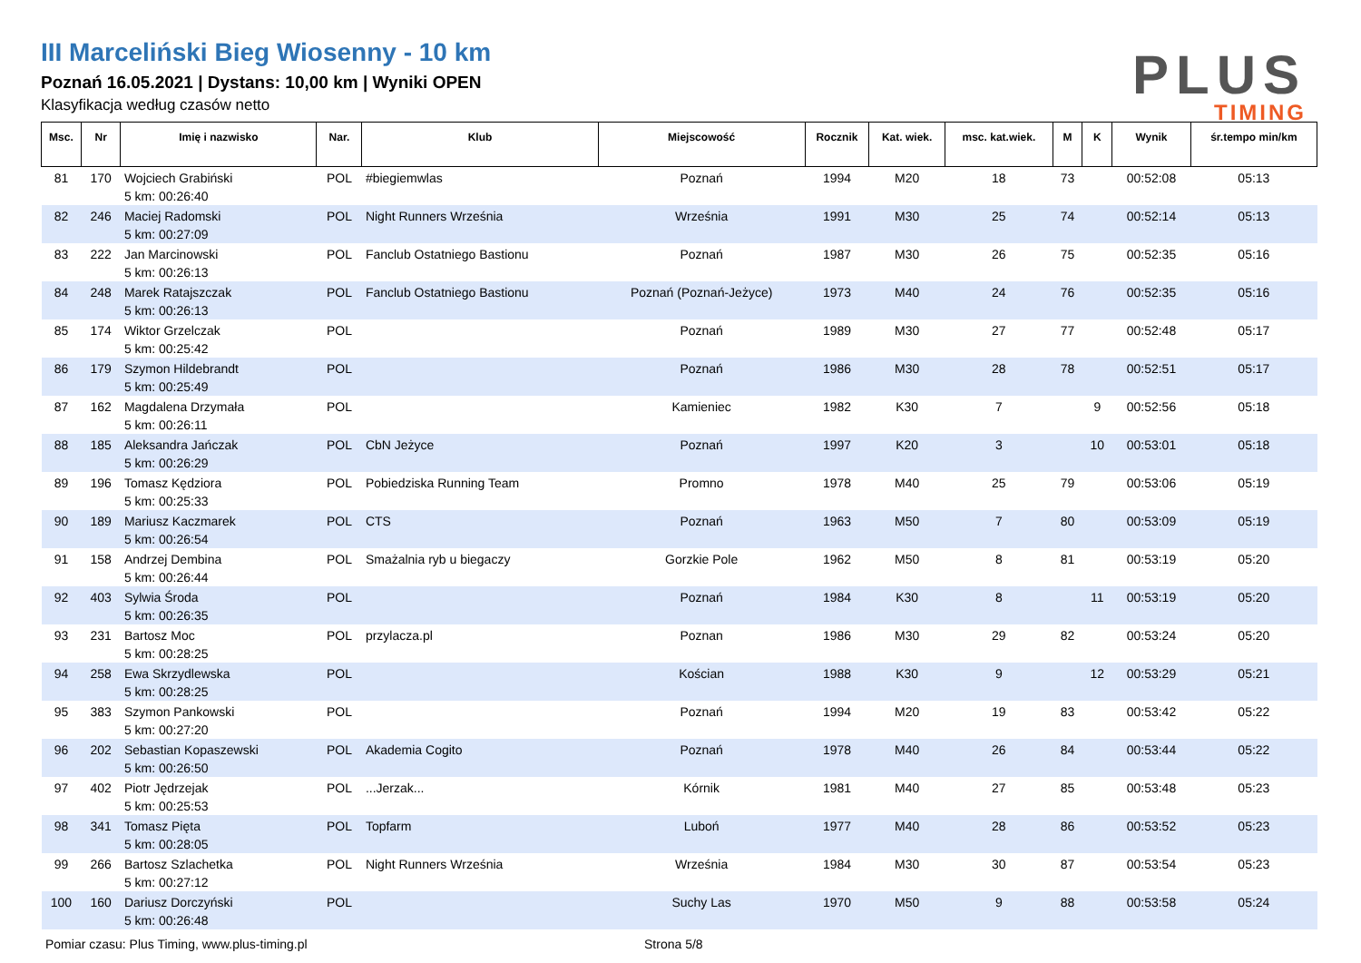III Marceliński Bieg Wiosenny - 10 km
Poznań 16.05.2021 | Dystans: 10,00 km | Wyniki OPEN
Klasyfikacja według czasów netto
PLUS
TIMING
| Msc. | Nr | Imię i nazwisko | Nar. | Klub | Miejscowość | Rocznik | Kat. wiek. | msc. kat.wiek. | M | K | Wynik | śr.tempo min/km |
| --- | --- | --- | --- | --- | --- | --- | --- | --- | --- | --- | --- | --- |
| 81 | 170 | Wojciech Grabiński 5 km: 00:26:40 | POL | #biegiemwlas | Poznań | 1994 | M20 | 18 | 73 | | 00:52:08 | 05:13 |
| 82 | 246 | Maciej Radomski 5 km: 00:27:09 | POL | Night Runners Września | Września | 1991 | M30 | 25 | 74 | | 00:52:14 | 05:13 |
| 83 | 222 | Jan Marcinowski 5 km: 00:26:13 | POL | Fanclub Ostatniego Bastionu | Poznań | 1987 | M30 | 26 | 75 | | 00:52:35 | 05:16 |
| 84 | 248 | Marek Ratajszczak 5 km: 00:26:13 | POL | Fanclub Ostatniego Bastionu | Poznań (Poznań-Jeżyce) | 1973 | M40 | 24 | 76 | | 00:52:35 | 05:16 |
| 85 | 174 | Wiktor Grzelczak 5 km: 00:25:42 | POL | | Poznań | 1989 | M30 | 27 | 77 | | 00:52:48 | 05:17 |
| 86 | 179 | Szymon Hildebrandt 5 km: 00:25:49 | POL | | Poznań | 1986 | M30 | 28 | 78 | | 00:52:51 | 05:17 |
| 87 | 162 | Magdalena Drzymała 5 km: 00:26:11 | POL | | Kamieniec | 1982 | K30 | 7 | | 9 | 00:52:56 | 05:18 |
| 88 | 185 | Aleksandra Jańczak 5 km: 00:26:29 | POL | CbN Jeżyce | Poznań | 1997 | K20 | 3 | | 10 | 00:53:01 | 05:18 |
| 89 | 196 | Tomasz Kędziora 5 km: 00:25:33 | POL | Pobiedziska Running Team | Promno | 1978 | M40 | 25 | 79 | | 00:53:06 | 05:19 |
| 90 | 189 | Mariusz Kaczmarek 5 km: 00:26:54 | POL | CTS | Poznań | 1963 | M50 | 7 | 80 | | 00:53:09 | 05:19 |
| 91 | 158 | Andrzej Dembina 5 km: 00:26:44 | POL | Smażalnia ryb u biegaczy | Gorzkie Pole | 1962 | M50 | 8 | 81 | | 00:53:19 | 05:20 |
| 92 | 403 | Sylwia Środa 5 km: 00:26:35 | POL | | Poznań | 1984 | K30 | 8 | | 11 | 00:53:19 | 05:20 |
| 93 | 231 | Bartosz Moc 5 km: 00:28:25 | POL | przylacza.pl | Poznan | 1986 | M30 | 29 | 82 | | 00:53:24 | 05:20 |
| 94 | 258 | Ewa Skrzydlewska 5 km: 00:28:25 | POL | | Kościan | 1988 | K30 | 9 | | 12 | 00:53:29 | 05:21 |
| 95 | 383 | Szymon Pankowski 5 km: 00:27:20 | POL | | Poznań | 1994 | M20 | 19 | 83 | | 00:53:42 | 05:22 |
| 96 | 202 | Sebastian Kopaszewski 5 km: 00:26:50 | POL | Akademia Cogito | Poznań | 1978 | M40 | 26 | 84 | | 00:53:44 | 05:22 |
| 97 | 402 | Piotr Jędrzejak 5 km: 00:25:53 | POL | ...Jerzak... | Kórnik | 1981 | M40 | 27 | 85 | | 00:53:48 | 05:23 |
| 98 | 341 | Tomasz Pięta 5 km: 00:28:05 | POL | Topfarm | Luboń | 1977 | M40 | 28 | 86 | | 00:53:52 | 05:23 |
| 99 | 266 | Bartosz Szlachetka 5 km: 00:27:12 | POL | Night Runners Września | Września | 1984 | M30 | 30 | 87 | | 00:53:54 | 05:23 |
| 100 | 160 | Dariusz Dorczyński 5 km: 00:26:48 | POL | | Suchy Las | 1970 | M50 | 9 | 88 | | 00:53:58 | 05:24 |
Pomiar czasu: Plus Timing, www.plus-timing.pl Strona 5/8